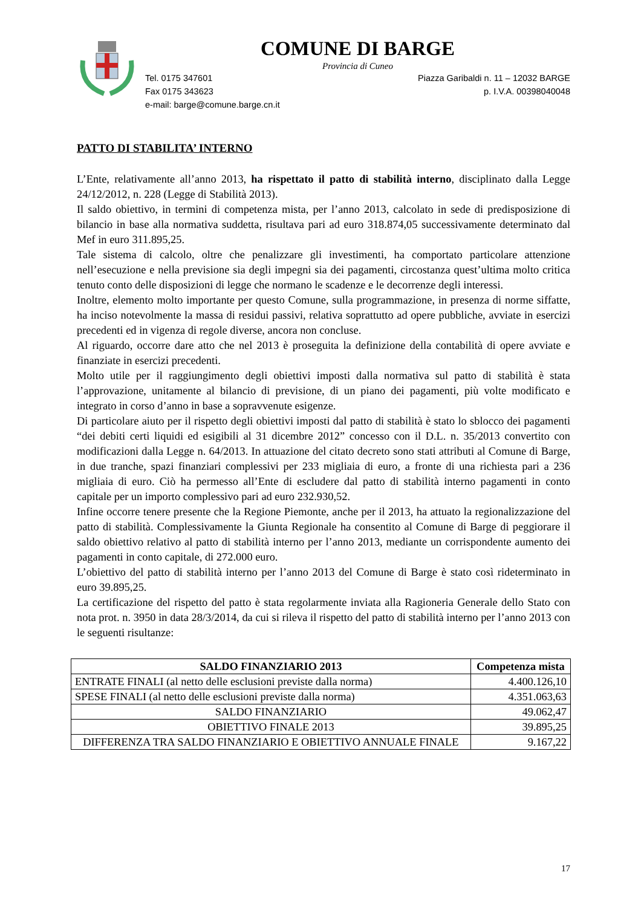COMUNE DI BARGE
Provincia di Cuneo
Tel. 0175 347601 Piazza Garibaldi n. 11 – 12032 BARGE
Fax 0175 343623 p. I.V.A. 00398040048
e-mail: barge@comune.barge.cn.it
PATTO DI STABILITA’ INTERNO
L’Ente, relativamente all’anno 2013, ha rispettato il patto di stabilità interno, disciplinato dalla Legge 24/12/2012, n. 228 (Legge di Stabilità 2013).
Il saldo obiettivo, in termini di competenza mista, per l’anno 2013, calcolato in sede di predisposizione di bilancio in base alla normativa suddetta, risultava pari ad euro 318.874,05 successivamente determinato dal Mef in euro 311.895,25.
Tale sistema di calcolo, oltre che penalizzare gli investimenti, ha comportato particolare attenzione nell’esecuzione e nella previsione sia degli impegni sia dei pagamenti, circostanza quest’ultima molto critica tenuto conto delle disposizioni di legge che normano le scadenze e le decorrenze degli interessi.
Inoltre, elemento molto importante per questo Comune, sulla programmazione, in presenza di norme siffatte, ha inciso notevolmente la massa di residui passivi, relativa soprattutto ad opere pubbliche, avviate in esercizi precedenti ed in vigenza di regole diverse, ancora non concluse.
Al riguardo, occorre dare atto che nel 2013 è proseguita la definizione della contabilità di opere avviate e finanziate in esercizi precedenti.
Molto utile per il raggiungimento degli obiettivi imposti dalla normativa sul patto di stabilità è stata l’approvazione, unitamente al bilancio di previsione, di un piano dei pagamenti, più volte modificato e integrato in corso d’anno in base a sopravvenute esigenze.
Di particolare aiuto per il rispetto degli obiettivi imposti dal patto di stabilità è stato lo sblocco dei pagamenti “dei debiti certi liquidi ed esigibili al 31 dicembre 2012” concesso con il D.L. n. 35/2013 convertito con modificazioni dalla Legge n. 64/2013. In attuazione del citato decreto sono stati attributi al Comune di Barge, in due tranche, spazi finanziari complessivi per 233 migliaia di euro, a fronte di una richiesta pari a 236 migliaia di euro. Ciò ha permesso all’Ente di escludere dal patto di stabilità interno pagamenti in conto capitale per un importo complessivo pari ad euro 232.930,52.
Infine occorre tenere presente che la Regione Piemonte, anche per il 2013, ha attuato la regionalizzazione del patto di stabilità. Complessivamente la Giunta Regionale ha consentito al Comune di Barge di peggiorare il saldo obiettivo relativo al patto di stabilità interno per l’anno 2013, mediante un corrispondente aumento dei pagamenti in conto capitale, di 272.000 euro.
L’obiettivo del patto di stabilità interno per l’anno 2013 del Comune di Barge è stato così rideterminato in euro 39.895,25.
La certificazione del rispetto del patto è stata regolarmente inviata alla Ragioneria Generale dello Stato con nota prot. n. 3950 in data 28/3/2014, da cui si rileva il rispetto del patto di stabilità interno per l’anno 2013 con le seguenti risultanze:
| SALDO FINANZIARIO 2013 | Competenza mista |
| --- | --- |
| ENTRATE FINALI (al netto delle esclusioni previste dalla norma) | 4.400.126,10 |
| SPESE FINALI (al netto delle esclusioni previste dalla norma) | 4.351.063,63 |
| SALDO FINANZIARIO | 49.062,47 |
| OBIETTIVO FINALE 2013 | 39.895,25 |
| DIFFERENZA TRA SALDO FINANZIARIO E OBIETTIVO ANNUALE FINALE | 9.167,22 |
17